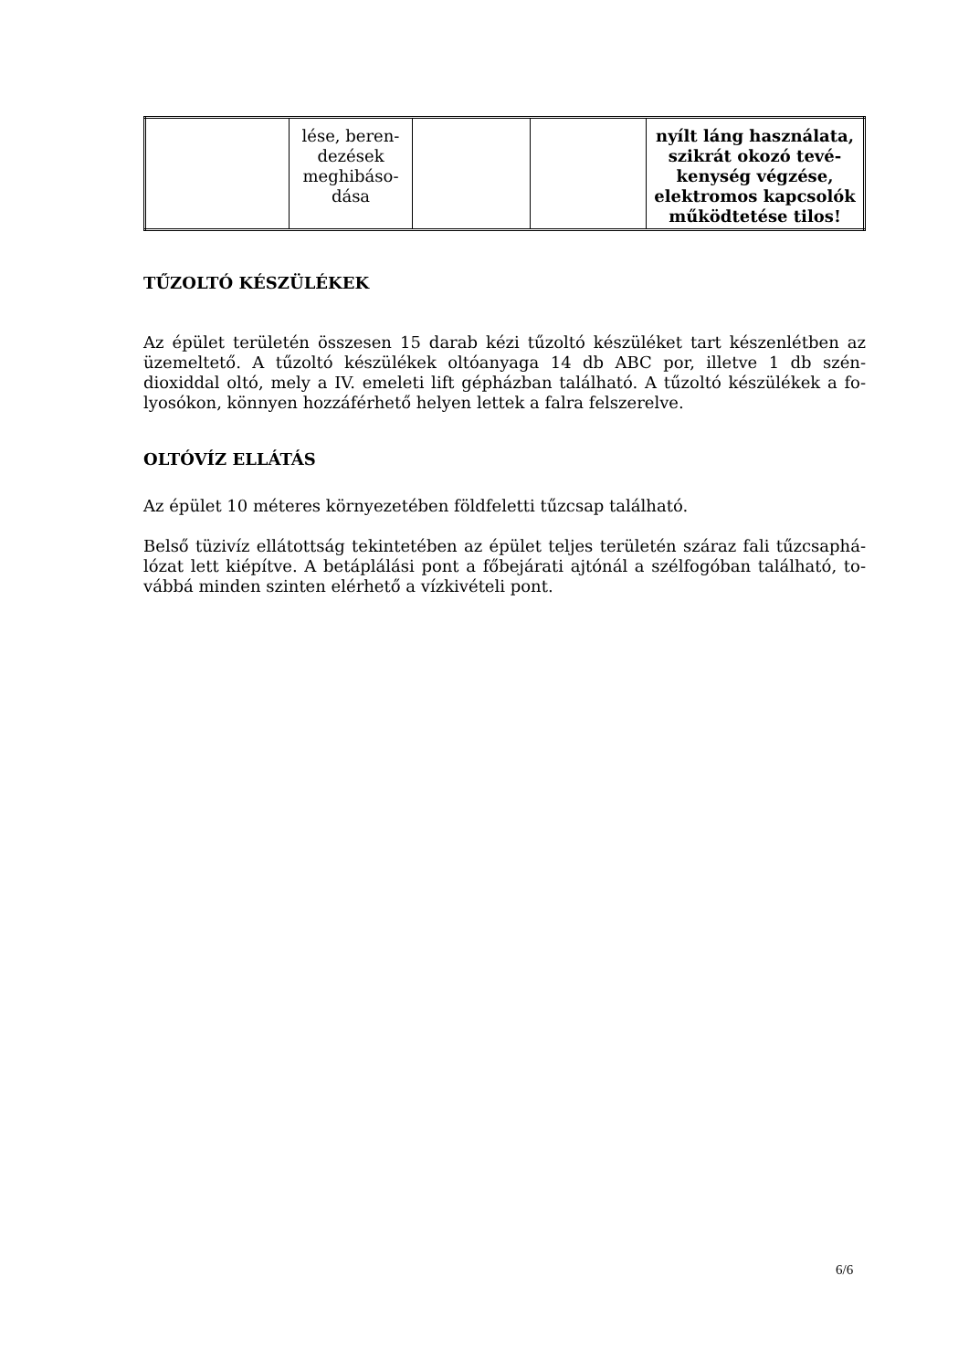| | lése, beren- dezések meghibáso- dása | | | nyílt láng használata, szikrát okozó tevé-kenység végzése, elektromos kapcsolók működtetése tilos! |
TŰZOLTÓ KÉSZÜLÉKEK
Az épület területén összesen 15 darab kézi tűzoltó készüléket tart készenlétben az üzemeltető. A tűzoltó készülékek oltóanyaga 14 db ABC por, illetve 1 db szén-dioxiddal oltó, mely a IV. emeleti lift gépházban található. A tűzoltó készülékek a fo-lyosókon, könnyen hozzáférhető helyen lettek a falra felszerelve.
OLTÓVÍZ ELLÁTÁS
Az épület 10 méteres környezetében földfeletti tűzcsap található.
Belső tüzivíz ellátottság tekintetében az épület teljes területén száraz fali tűzcsaphá-lózat lett kiépítve. A betáplálási pont a főbejárati ajtónál a szélfogóban található, to-vábbá minden szinten elérhető a vízkivételi pont.
6/6